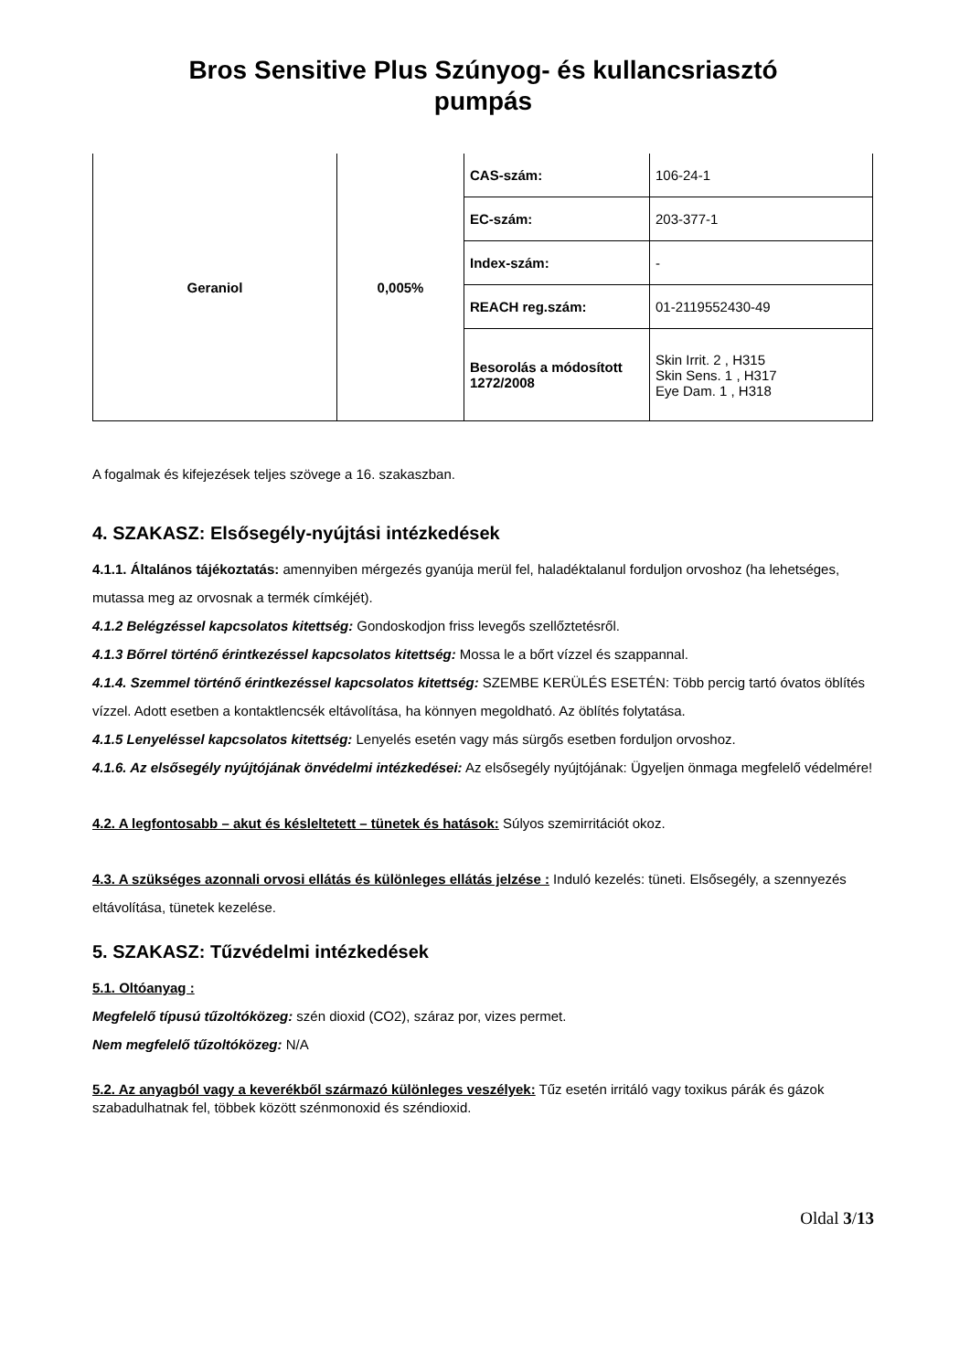Bros Sensitive Plus Szúnyog- és kullancsriasztó
pumpás
| Geraniol | 0,005% | CAS-szám: | 106-24-1 |
| | | EC-szám: | 203-377-1 |
| | | Index-szám: | - |
| | | REACH reg.szám: | 01-2119552430-49 |
| | | Besorolás a módosított 1272/2008 | Skin Irrit. 2 , H315 Skin Sens. 1 , H317 Eye Dam. 1 , H318 |
A fogalmak és kifejezések teljes szövege a 16. szakaszban.
4. SZAKASZ: Elsősegély-nyújtási intézkedések
4.1.1. Általános tájékoztatás: amennyiben mérgezés gyanúja merül fel, haladéktalanul forduljon orvoshoz (ha lehetséges, mutassa meg az orvosnak a termék címkéjét).
4.1.2 Belégzéssel kapcsolatos kitettség: Gondoskodjon friss levegős szellőztetésről.
4.1.3 Bőrrel történő érintkezéssel kapcsolatos kitettség: Mossa le a bőrt vízzel és szappannal.
4.1.4. Szemmel történő érintkezéssel kapcsolatos kitettség: SZEMBE KERÜLÉS ESETÉN: Több percig tartó óvatos öblítés vízzel. Adott esetben a kontaktlencsék eltávolítása, ha könnyen megoldható. Az öblítés folytatása.
4.1.5 Lenyeléssel kapcsolatos kitettség: Lenyelés esetén vagy más sürgős esetben forduljon orvoshoz.
4.1.6. Az elsősegély nyújtójának önvédelmi intézkedései: Az elsősegély nyújtójának: Ügyeljen önmaga megfelelő védelmére!
4.2. A legfontosabb – akut és késleltetett – tünetek és hatások: Súlyos szemirritációt okoz.
4.3. A szükséges azonnali orvosi ellátás és különleges ellátás jelzése : Induló kezelés: tüneti. Elsősegély, a szennyezés eltávolítása, tünetek kezelése.
5. SZAKASZ: Tűzvédelmi intézkedések
5.1. Oltóanyag :
Megfelelő típusú tűzoltóközeg: szén dioxid (CO2), száraz por, vizes permet.
Nem megfelelő tűzoltóközeg: N/A
5.2. Az anyagból vagy a keverékből származó különleges veszélyek: Tűz esetén irritáló vagy toxikus párák és gázok szabadulhatnak fel, többek között szénmonoxid és széndioxid.
Oldal 3/13